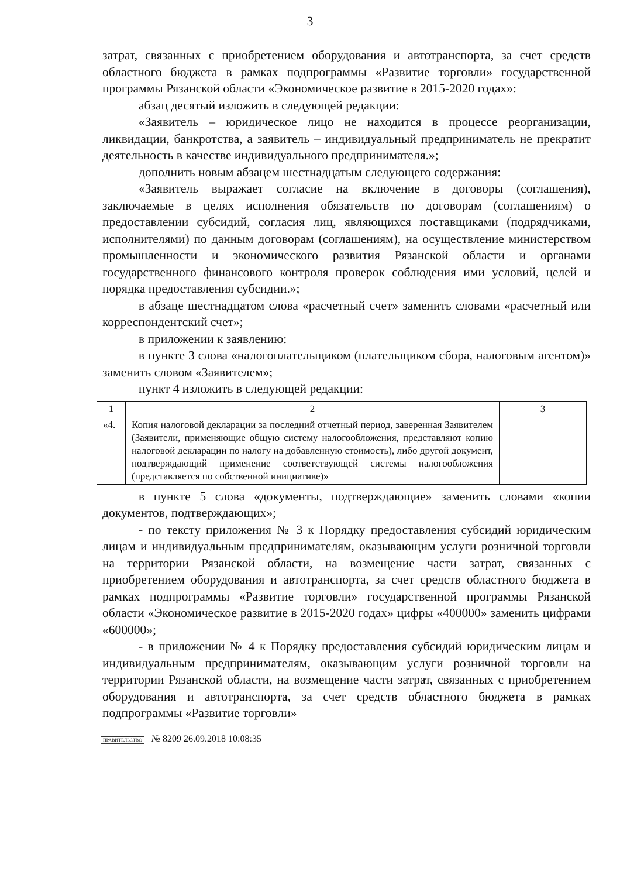3
затрат, связанных с приобретением оборудования и автотранспорта, за счет средств областного бюджета в рамках подпрограммы «Развитие торговли» государственной программы Рязанской области «Экономическое развитие в 2015-2020 годах»:
абзац десятый изложить в следующей редакции:
«Заявитель – юридическое лицо не находится в процессе реорганизации, ликвидации, банкротства, а заявитель – индивидуальный предприниматель не прекратит деятельность в качестве индивидуального предпринимателя.»;
дополнить новым абзацем шестнадцатым следующего содержания:
«Заявитель выражает согласие на включение в договоры (соглашения), заключаемые в целях исполнения обязательств по договорам (соглашениям) о предоставлении субсидий, согласия лиц, являющихся поставщиками (подрядчиками, исполнителями) по данным договорам (соглашениям), на осуществление министерством промышленности и экономического развития Рязанской области и органами государственного финансового контроля проверок соблюдения ими условий, целей и порядка предоставления субсидии.»;
в абзаце шестнадцатом слова «расчетный счет» заменить словами «расчетный или корреспондентский счет»;
в приложении к заявлению:
в пункте 3 слова «налогоплательщиком (плательщиком сбора, налоговым агентом)» заменить словом «Заявителем»;
пункт 4 изложить в следующей редакции:
| 1 | 2 | 3 |
| «4. | Копия налоговой декларации за последний отчетный период, заверенная Заявителем (Заявители, применяющие общую систему налогообложения, представляют копию налоговой декларации по налогу на добавленную стоимость), либо другой документ, подтверждающий применение соответствующей системы налогообложения (представляется по собственной инициативе)» | |
в пункте 5 слова «документы, подтверждающие» заменить словами «копии документов, подтверждающих»;
- по тексту приложения № 3 к Порядку предоставления субсидий юридическим лицам и индивидуальным предпринимателям, оказывающим услуги розничной торговли на территории Рязанской области, на возмещение части затрат, связанных с приобретением оборудования и автотранспорта, за счет средств областного бюджета в рамках подпрограммы «Развитие торговли» государственной программы Рязанской области «Экономическое развитие в 2015-2020 годах» цифры «400000» заменить цифрами «600000»;
- в приложении № 4 к Порядку предоставления субсидий юридическим лицам и индивидуальным предпринимателям, оказывающим услуги розничной торговли на территории Рязанской области, на возмещение части затрат, связанных с приобретением оборудования и автотранспорта, за счет средств областного бюджета в рамках подпрограммы «Развитие торговли»
ПРАВИТЕЛЬСТВО № 8209 26.09.2018 10:08:35